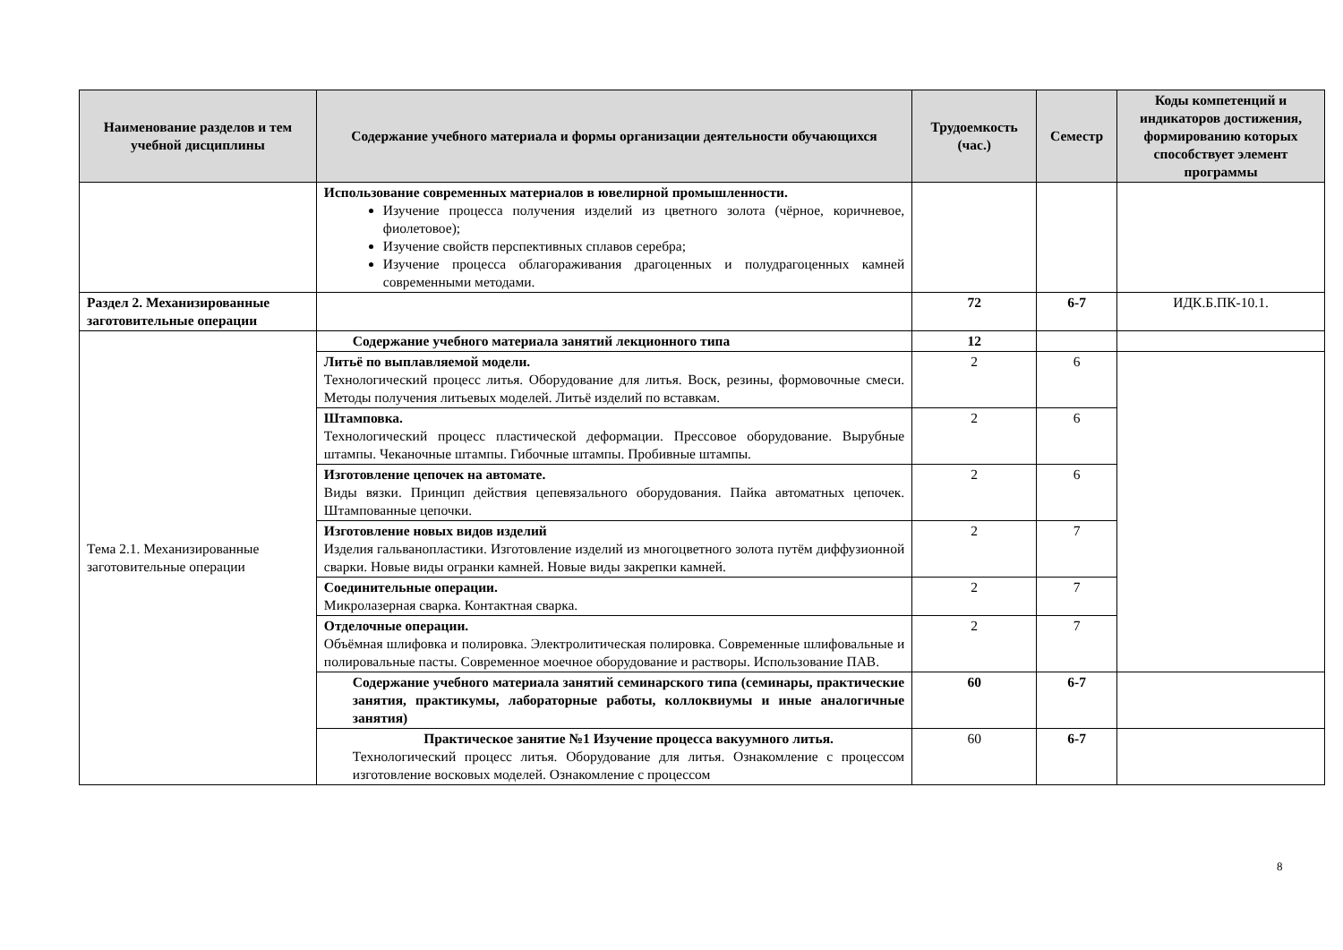| Наименование разделов и тем учебной дисциплины | Содержание учебного материала и формы организации деятельности обучающихся | Трудоемкость (час.) | Семестр | Коды компетенций и индикаторов достижения, формированию которых способствует элемент программы |
| --- | --- | --- | --- | --- |
| | Использование современных материалов в ювелирной промышленности. Изучение процесса получения изделий из цветного золота (чёрное, коричневое, фиолетовое); Изучение свойств перспективных сплавов серебра; Изучение процесса облагораживания драгоценных и полудрагоценных камней современными методами. | | | |
| Раздел 2. Механизированные заготовительные операции | | 72 | 6-7 | ИДК.Б.ПК-10.1. |
| Тема 2.1. Механизированные заготовительные операции | Содержание учебного материала занятий лекционного типа | 12 | | |
| | Литьё по выплавляемой модели. Технологический процесс литья. Оборудование для литья. Воск, резины, формовочные смеси. Методы получения литьевых моделей. Литьё изделий по вставкам. | 2 | 6 | |
| | Штамповка. Технологический процесс пластической деформации. Прессовое оборудование. Вырубные штампы. Чеканочные штампы. Гибочные штампы. Пробивные штампы. | 2 | 6 | |
| | Изготовление цепочек на автомате. Виды вязки. Принцип действия цепевязального оборудования. Пайка автоматных цепочек. Штампованные цепочки. | 2 | 6 | |
| | Изготовление новых видов изделий Изделия гальванопластики. Изготовление изделий из многоцветного золота путём диффузионной сварки. Новые виды огранки камней. Новые виды закрепки камней. | 2 | 7 | |
| | Соединительные операции. Микролазерная сварка. Контактная сварка. | 2 | 7 | |
| | Отделочные операции. Объёмная шлифовка и полировка. Электролитическая полировка. Современные шлифовальные и полировальные пасты. Современное моечное оборудование и растворы. Использование ПАВ. | 2 | 7 | |
| | Содержание учебного материала занятий семинарского типа (семинары, практические занятия, практикумы, лабораторные работы, коллоквиумы и иные аналогичные занятия) | 60 | 6-7 | |
| | Практическое занятие №1 Изучение процесса вакуумного литья. Технологический процесс литья. Оборудование для литья. Ознакомление с процессом изготовление восковых моделей. Ознакомление с процессом | 60 | 6-7 | |
8